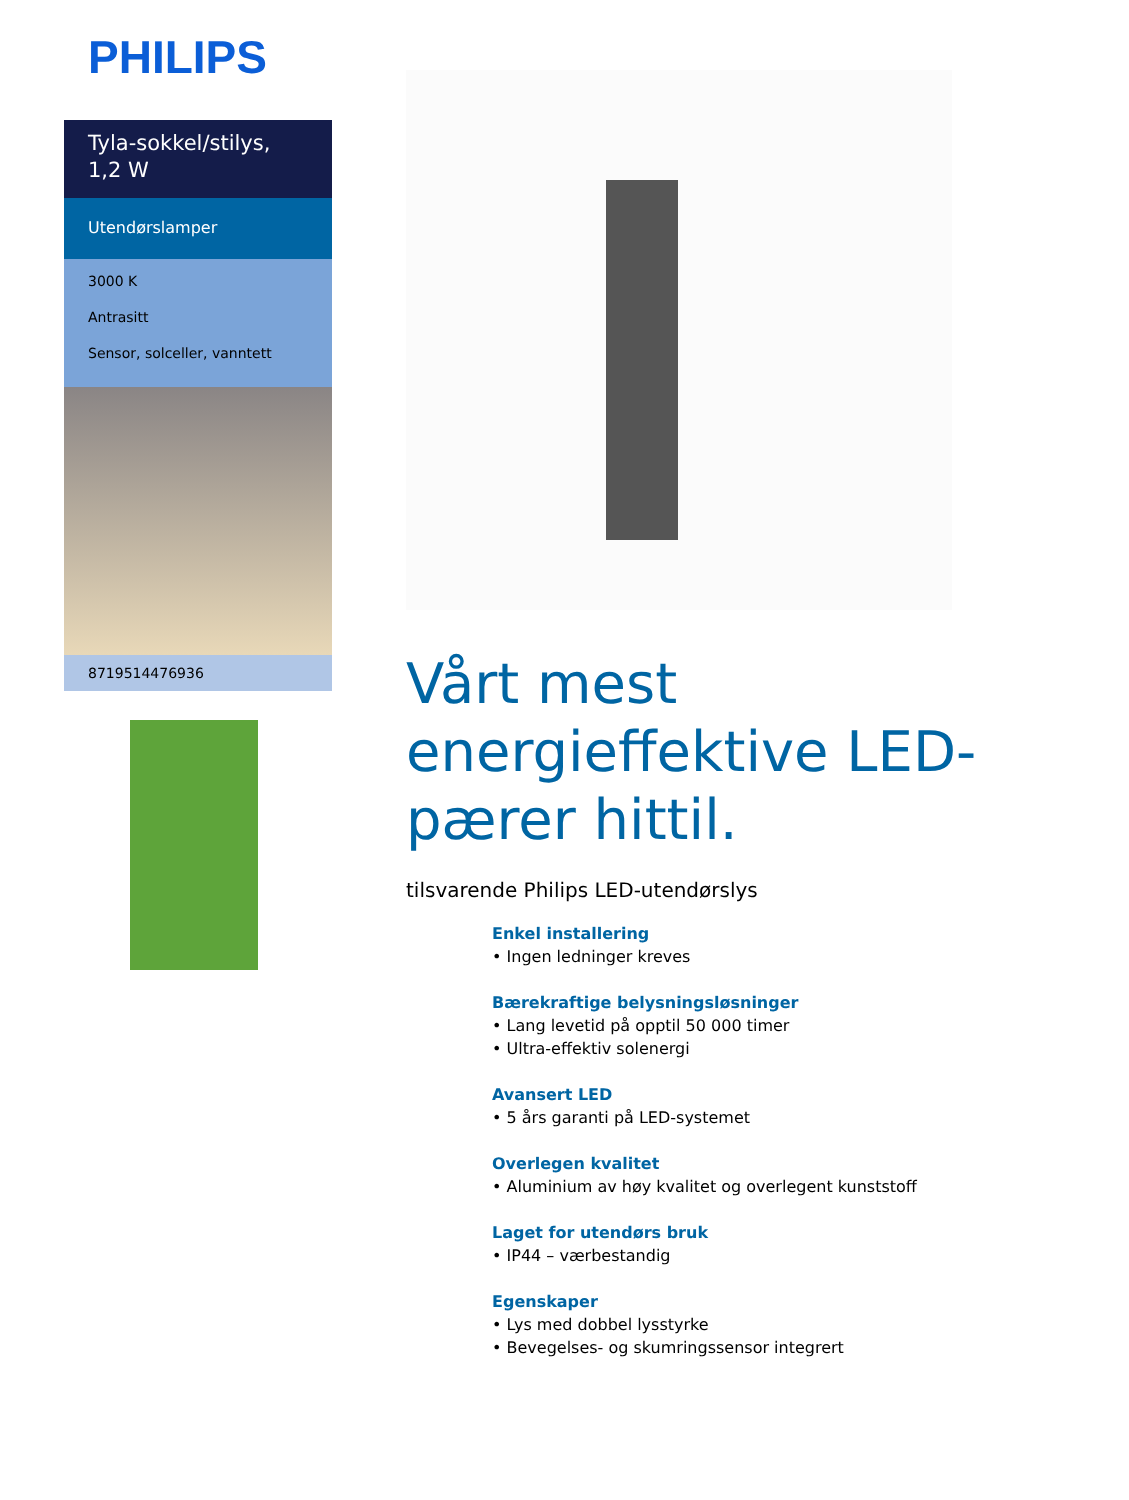PHILIPS
Tyla-sokkel/stilys,
1,2 W
Utendørslamper
3000 K
Antrasitt
Sensor, solceller, vanntett
8719514476936
Vårt mest energieffektive LED-pærer hittil.
tilsvarende Philips LED-utendørslys
Enkel installering
• Ingen ledninger kreves
Bærekraftige belysningsløsninger
• Lang levetid på opptil 50 000 timer
• Ultra-effektiv solenergi
Avansert LED
• 5 års garanti på LED-systemet
Overlegen kvalitet
• Aluminium av høy kvalitet og overlegent kunststoff
Laget for utendørs bruk
• IP44 – værbestandig
Egenskaper
• Lys med dobbel lysstyrke
• Bevegelses- og skumringssensor integrert